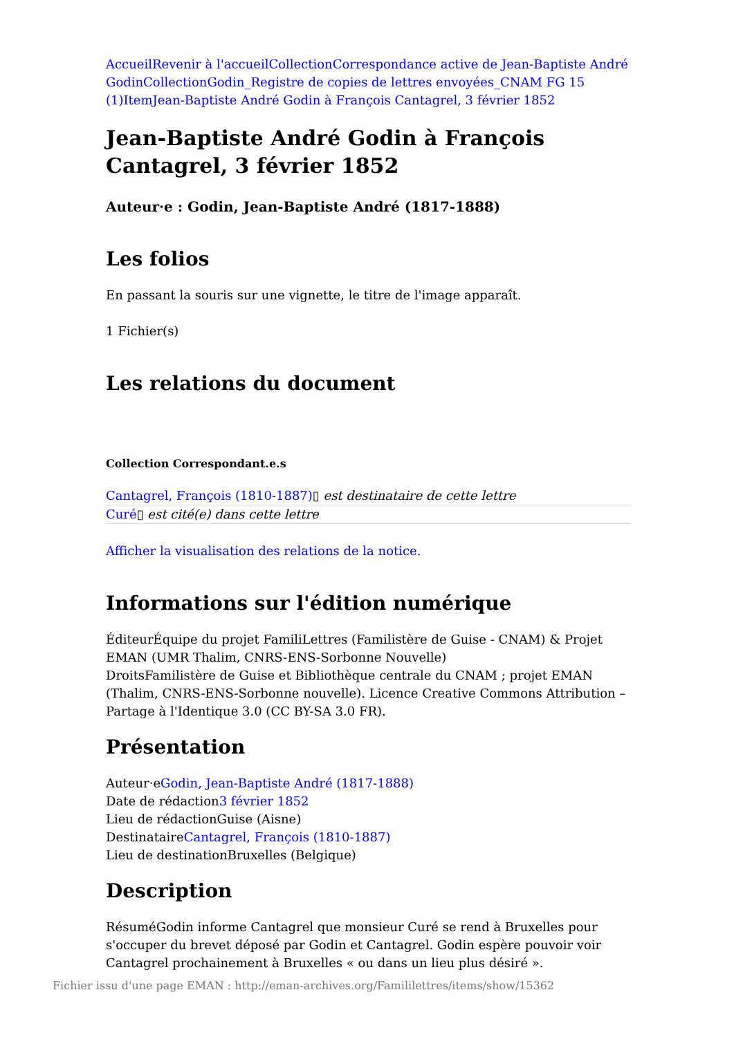Accueil Revenir à l'accueil Collection Correspondance active de Jean-Baptiste André Godin Collection Godin_Registre de copies de lettres envoyées_CNAM FG 15 (1) Item Jean-Baptiste André Godin à François Cantagrel, 3 février 1852
Jean-Baptiste André Godin à François Cantagrel, 3 février 1852
Auteur·e : Godin, Jean-Baptiste André (1817-1888)
Les folios
En passant la souris sur une vignette, le titre de l'image apparaît.
1 Fichier(s)
Les relations du document
Collection Correspondant.e.s
Cantagrel, François (1810-1887)▯ est destinataire de cette lettre
Curé▯ est cité(e) dans cette lettre
Afficher la visualisation des relations de la notice.
Informations sur l'édition numérique
ÉditeurÉquipe du projet FamiliLettres (Familistère de Guise - CNAM) & Projet EMAN (UMR Thalim, CNRS-ENS-Sorbonne Nouvelle)
DroitsFamilistère de Guise et Bibliothèque centrale du CNAM ; projet EMAN (Thalim, CNRS-ENS-Sorbonne nouvelle). Licence Creative Commons Attribution – Partage à l'Identique 3.0 (CC BY-SA 3.0 FR).
Présentation
Auteur·eGodin, Jean-Baptiste André (1817-1888)
Date de rédaction3 février 1852
Lieu de rédactionGuise (Aisne)
DestinataireCantagrel, François (1810-1887)
Lieu de destinationBruxelles (Belgique)
Description
RésuméGodin informe Cantagrel que monsieur Curé se rend à Bruxelles pour s'occuper du brevet déposé par Godin et Cantagrel. Godin espère pouvoir voir Cantagrel prochainement à Bruxelles « ou dans un lieu plus désiré ».
Fichier issu d'une page EMAN : http://eman-archives.org/Famililettres/items/show/15362